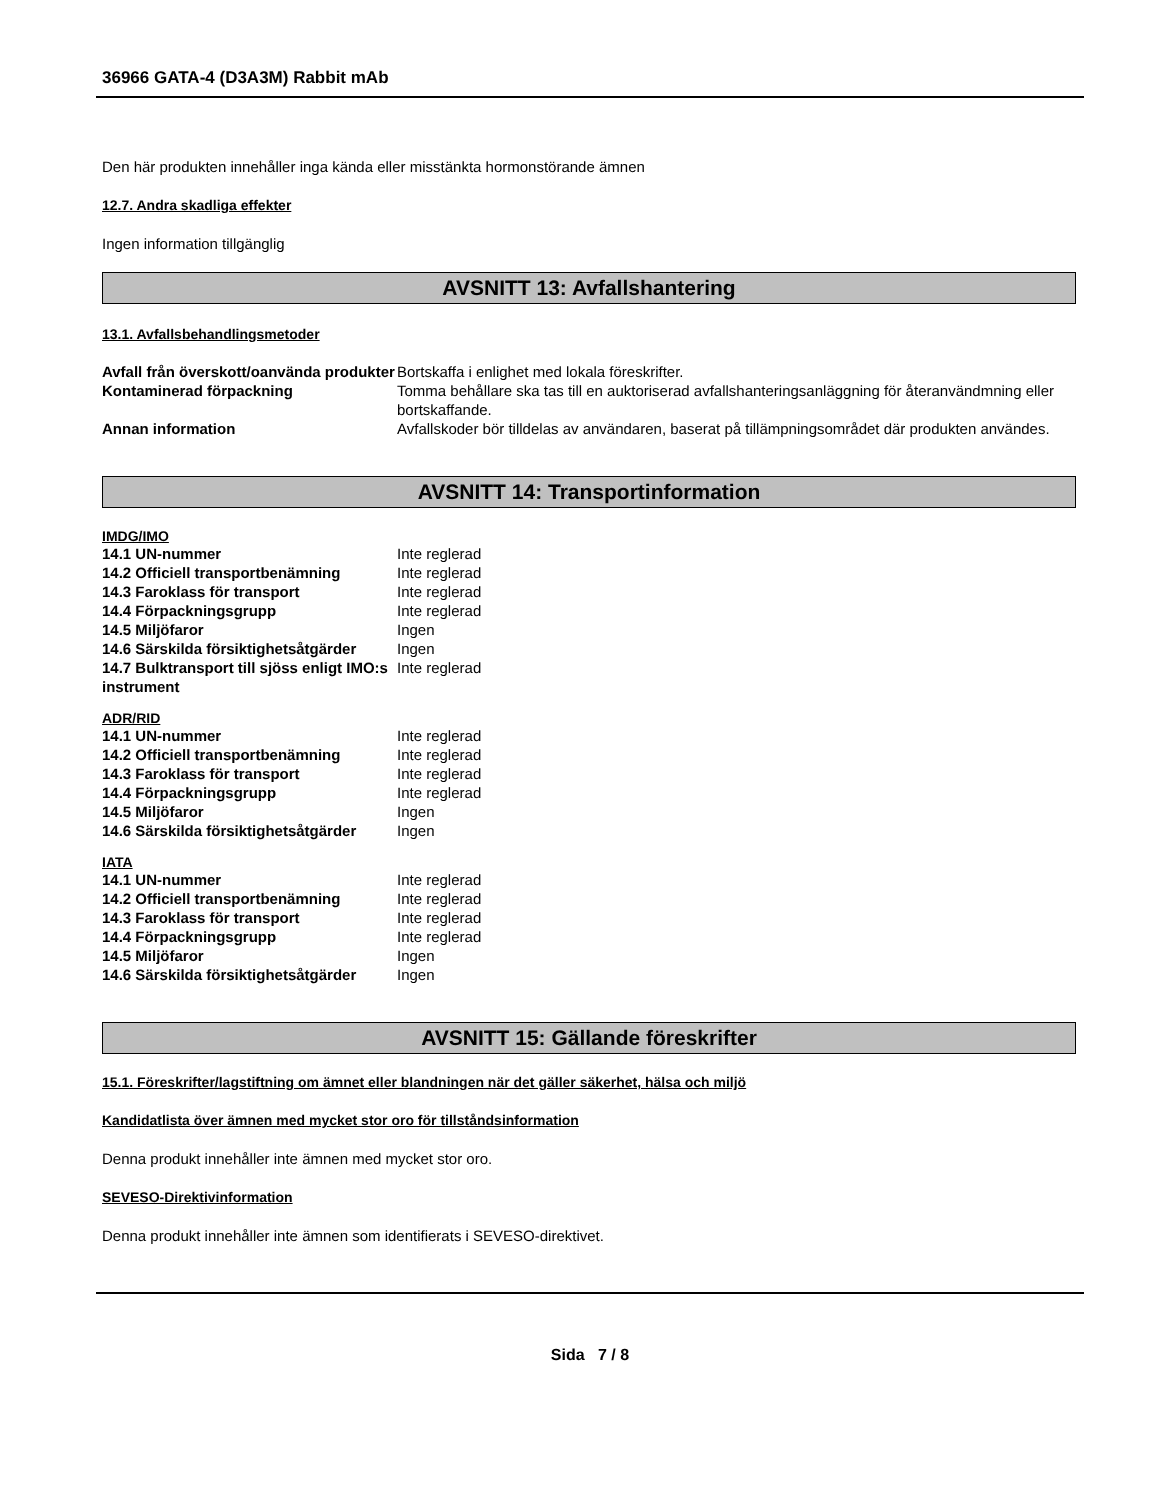36966 GATA-4 (D3A3M) Rabbit mAb
Den här produkten innehåller inga kända eller misstänkta hormonstörande ämnen
12.7. Andra skadliga effekter
Ingen information tillgänglig
AVSNITT 13: Avfallshantering
13.1. Avfallsbehandlingsmetoder
| Avfall från överskott/oanvända produkter | Bortskaffa i enlighet med lokala föreskrifter. |
| Kontaminerad förpackning | Tomma behållare ska tas till en auktoriserad avfallshanteringsanläggning för återanvändmning eller bortskaffande. |
| Annan information | Avfallskoder bör tilldelas av användaren, baserat på tillämpningsområdet där produkten användes. |
AVSNITT 14: Transportinformation
IMDG/IMO
| 14.1 UN-nummer | Inte reglerad |
| 14.2 Officiell transportbenämning | Inte reglerad |
| 14.3 Faroklass för transport | Inte reglerad |
| 14.4 Förpackningsgrupp | Inte reglerad |
| 14.5 Miljöfaror | Ingen |
| 14.6 Särskilda försiktighetsåtgärder | Ingen |
| 14.7 Bulktransport till sjöss enligt IMO:s instrument | Inte reglerad |
ADR/RID
| 14.1 UN-nummer | Inte reglerad |
| 14.2 Officiell transportbenämning | Inte reglerad |
| 14.3 Faroklass för transport | Inte reglerad |
| 14.4 Förpackningsgrupp | Inte reglerad |
| 14.5 Miljöfaror | Ingen |
| 14.6 Särskilda försiktighetsåtgärder | Ingen |
IATA
| 14.1 UN-nummer | Inte reglerad |
| 14.2 Officiell transportbenämning | Inte reglerad |
| 14.3 Faroklass för transport | Inte reglerad |
| 14.4 Förpackningsgrupp | Inte reglerad |
| 14.5 Miljöfaror | Ingen |
| 14.6 Särskilda försiktighetsåtgärder | Ingen |
AVSNITT 15: Gällande föreskrifter
15.1. Föreskrifter/lagstiftning om ämnet eller blandningen när det gäller säkerhet, hälsa och miljö
Kandidatlista över ämnen med mycket stor oro för tillståndsinformation
Denna produkt innehåller inte ämnen med mycket stor oro.
SEVESO-Direktivinformation
Denna produkt innehåller inte ämnen som identifierats i SEVESO-direktivet.
Sida 7 / 8